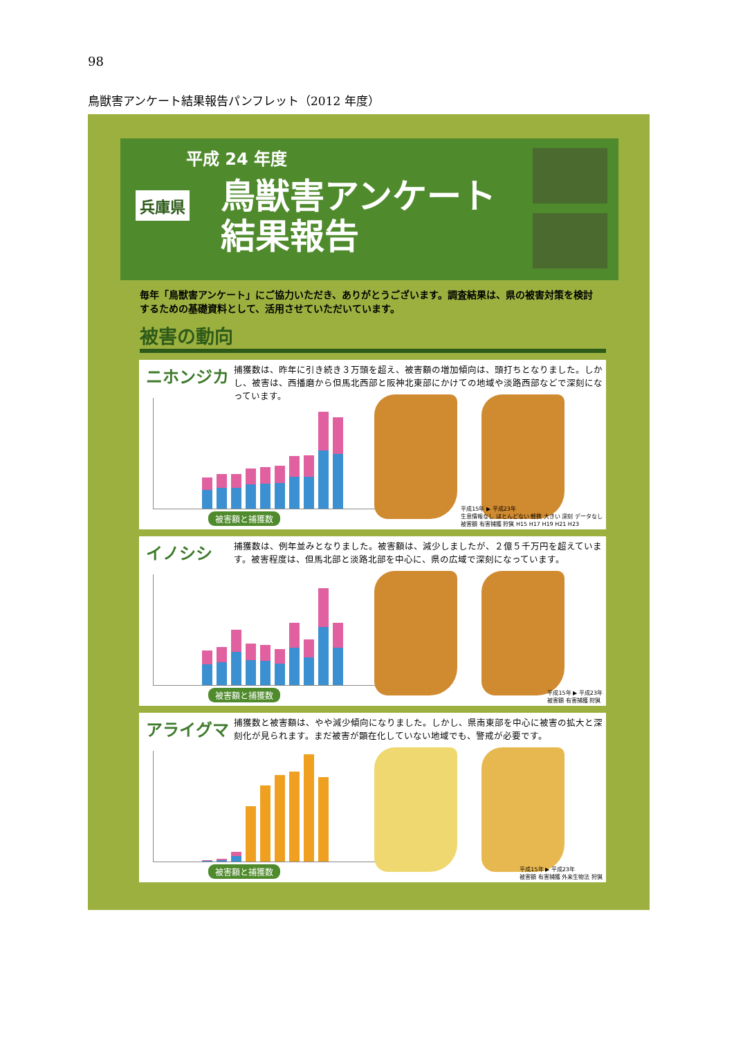98
鳥獣害アンケート結果報告パンフレット（2012 年度）
平成 24 年度
兵庫県
鳥獣害アンケート
結果報告
毎年「鳥獣害アンケート」にご協力いただき、ありがとうございます。調査結果は、県の被害対策を検討するための基礎資料として、活用させていただいています。
被害の動向
ニホンジカ
捕獲数は、昨年に引き続き３万頭を超え、被害額の増加傾向は、頭打ちとなりました。しかし、被害は、西播磨から但馬北西部と阪神北東部にかけての地域や淡路西部などで深刻になっています。
被害額と捕獲数
平成15年 ▶ 平成23年
生息情報なし ほとんどない 軽微 大きい 深刻 データなし
被害額 有害捕獲 狩猟 H15 H17 H19 H21 H23
イノシシ
捕獲数は、例年並みとなりました。被害額は、減少しましたが、２億５千万円を超えています。被害程度は、但馬北部と淡路北部を中心に、県の広域で深刻になっています。
被害額と捕獲数
平成15年 ▶ 平成23年
被害額 有害捕獲 狩猟
アライグマ
捕獲数と被害額は、やや減少傾向になりました。しかし、県南東部を中心に被害の拡大と深刻化が見られます。まだ被害が顕在化していない地域でも、警戒が必要です。
被害額と捕獲数
平成15年 ▶ 平成23年
被害額 有害捕獲 外来生物法 狩猟